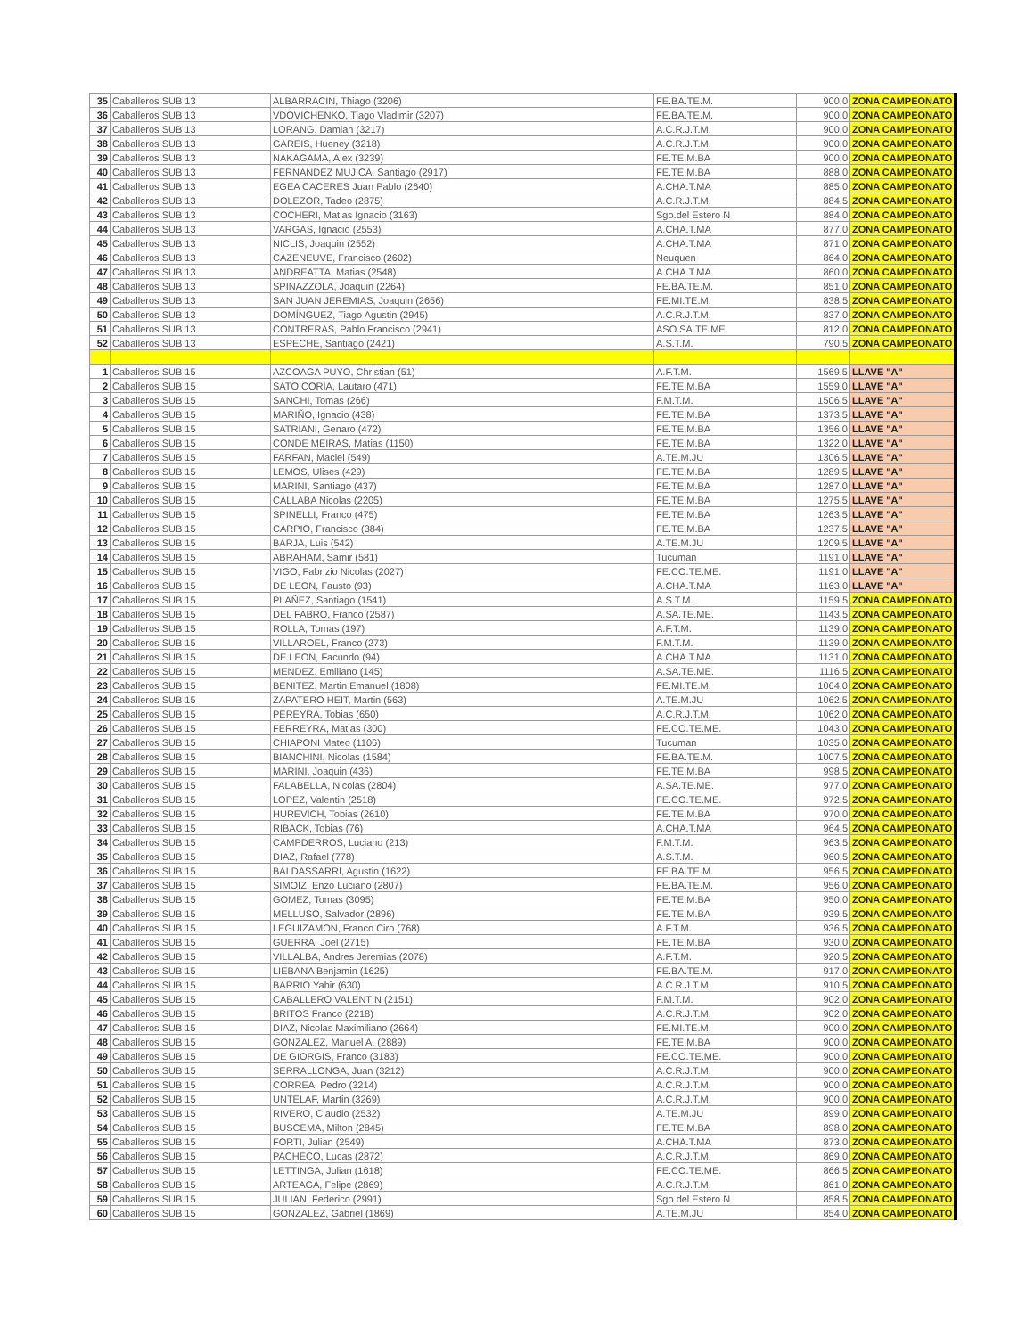| 35 | Caballeros SUB 13 | ALBARRACIN, Thiago (3206) | FE.BA.TE.M. | 900.0 | ZONA CAMPEONATO |
| 36 | Caballeros SUB 13 | VDOVICHENKO, Tiago Vladimir (3207) | FE.BA.TE.M. | 900.0 | ZONA CAMPEONATO |
| 37 | Caballeros SUB 13 | LORANG, Damian (3217) | A.C.R.J.T.M. | 900.0 | ZONA CAMPEONATO |
| 38 | Caballeros SUB 13 | GAREIS, Hueney (3218) | A.C.R.J.T.M. | 900.0 | ZONA CAMPEONATO |
| 39 | Caballeros SUB 13 | NAKAGAMA, Alex (3239) | FE.TE.M.BA | 900.0 | ZONA CAMPEONATO |
| 40 | Caballeros SUB 13 | FERNANDEZ MUJICA, Santiago (2917) | FE.TE.M.BA | 888.0 | ZONA CAMPEONATO |
| 41 | Caballeros SUB 13 | EGEA CACERES Juan Pablo (2640) | A.CHA.T.MA | 885.0 | ZONA CAMPEONATO |
| 42 | Caballeros SUB 13 | DOLEZOR, Tadeo (2875) | A.C.R.J.T.M. | 884.5 | ZONA CAMPEONATO |
| 43 | Caballeros SUB 13 | COCHERI, Matias Ignacio (3163) | Sgo.del Estero N | 884.0 | ZONA CAMPEONATO |
| 44 | Caballeros SUB 13 | VARGAS, Ignacio (2553) | A.CHA.T.MA | 877.0 | ZONA CAMPEONATO |
| 45 | Caballeros SUB 13 | NICLIS, Joaquin (2552) | A.CHA.T.MA | 871.0 | ZONA CAMPEONATO |
| 46 | Caballeros SUB 13 | CAZENEUVE, Francisco (2602) | Neuquen | 864.0 | ZONA CAMPEONATO |
| 47 | Caballeros SUB 13 | ANDREATTA, Matias (2548) | A.CHA.T.MA | 860.0 | ZONA CAMPEONATO |
| 48 | Caballeros SUB 13 | SPINAZZOLA, Joaquin (2264) | FE.BA.TE.M. | 851.0 | ZONA CAMPEONATO |
| 49 | Caballeros SUB 13 | SAN JUAN JEREMIAS, Joaquin (2656) | FE.MI.TE.M. | 838.5 | ZONA CAMPEONATO |
| 50 | Caballeros SUB 13 | DOMÍNGUEZ, Tiago Agustin (2945) | A.C.R.J.T.M. | 837.0 | ZONA CAMPEONATO |
| 51 | Caballeros SUB 13 | CONTRERAS, Pablo Francisco (2941) | ASO.SA.TE.ME. | 812.0 | ZONA CAMPEONATO |
| 52 | Caballeros SUB 13 | ESPECHE, Santiago (2421) | A.S.T.M. | 790.5 | ZONA CAMPEONATO |
| 1 | Caballeros SUB 15 | AZCOAGA PUYO, Christian (51) | A.F.T.M. | 1569.5 | LLAVE "A" |
| 2 | Caballeros SUB 15 | SATO CORIA, Lautaro (471) | FE.TE.M.BA | 1559.0 | LLAVE "A" |
| 3 | Caballeros SUB 15 | SANCHI, Tomas (266) | F.M.T.M. | 1506.5 | LLAVE "A" |
| 4 | Caballeros SUB 15 | MARIÑO, Ignacio (438) | FE.TE.M.BA | 1373.5 | LLAVE "A" |
| 5 | Caballeros SUB 15 | SATRIANI, Genaro (472) | FE.TE.M.BA | 1356.0 | LLAVE "A" |
| 6 | Caballeros SUB 15 | CONDE MEIRAS, Matias (1150) | FE.TE.M.BA | 1322.0 | LLAVE "A" |
| 7 | Caballeros SUB 15 | FARFAN, Maciel (549) | A.TE.M.JU | 1306.5 | LLAVE "A" |
| 8 | Caballeros SUB 15 | LEMOS, Ulises (429) | FE.TE.M.BA | 1289.5 | LLAVE "A" |
| 9 | Caballeros SUB 15 | MARINI, Santiago (437) | FE.TE.M.BA | 1287.0 | LLAVE "A" |
| 10 | Caballeros SUB 15 | CALLABA Nicolas (2205) | FE.TE.M.BA | 1275.5 | LLAVE "A" |
| 11 | Caballeros SUB 15 | SPINELLI, Franco (475) | FE.TE.M.BA | 1263.5 | LLAVE "A" |
| 12 | Caballeros SUB 15 | CARPIO, Francisco (384) | FE.TE.M.BA | 1237.5 | LLAVE "A" |
| 13 | Caballeros SUB 15 | BARJA, Luis (542) | A.TE.M.JU | 1209.5 | LLAVE "A" |
| 14 | Caballeros SUB 15 | ABRAHAM, Samir (581) | Tucuman | 1191.0 | LLAVE "A" |
| 15 | Caballeros SUB 15 | VIGO, Fabrizio Nicolas (2027) | FE.CO.TE.ME. | 1191.0 | LLAVE "A" |
| 16 | Caballeros SUB 15 | DE LEON, Fausto (93) | A.CHA.T.MA | 1163.0 | LLAVE "A" |
| 17 | Caballeros SUB 15 | PLAÑEZ, Santiago (1541) | A.S.T.M. | 1159.5 | ZONA CAMPEONATO |
| 18 | Caballeros SUB 15 | DEL FABRO, Franco (2587) | A.SA.TE.ME. | 1143.5 | ZONA CAMPEONATO |
| 19 | Caballeros SUB 15 | ROLLA, Tomas (197) | A.F.T.M. | 1139.0 | ZONA CAMPEONATO |
| 20 | Caballeros SUB 15 | VILLAROEL, Franco (273) | F.M.T.M. | 1139.0 | ZONA CAMPEONATO |
| 21 | Caballeros SUB 15 | DE LEON, Facundo (94) | A.CHA.T.MA | 1131.0 | ZONA CAMPEONATO |
| 22 | Caballeros SUB 15 | MENDEZ, Emiliano (145) | A.SA.TE.ME. | 1116.5 | ZONA CAMPEONATO |
| 23 | Caballeros SUB 15 | BENITEZ, Martin Emanuel (1808) | FE.MI.TE.M. | 1064.0 | ZONA CAMPEONATO |
| 24 | Caballeros SUB 15 | ZAPATERO HEIT, Martin (563) | A.TE.M.JU | 1062.5 | ZONA CAMPEONATO |
| 25 | Caballeros SUB 15 | PEREYRA, Tobias (650) | A.C.R.J.T.M. | 1062.0 | ZONA CAMPEONATO |
| 26 | Caballeros SUB 15 | FERREYRA, Matias (300) | FE.CO.TE.ME. | 1043.0 | ZONA CAMPEONATO |
| 27 | Caballeros SUB 15 | CHIAPONI Mateo (1106) | Tucuman | 1035.0 | ZONA CAMPEONATO |
| 28 | Caballeros SUB 15 | BIANCHINI, Nicolas (1584) | FE.BA.TE.M. | 1007.5 | ZONA CAMPEONATO |
| 29 | Caballeros SUB 15 | MARINI, Joaquin (436) | FE.TE.M.BA | 998.5 | ZONA CAMPEONATO |
| 30 | Caballeros SUB 15 | FALABELLA, Nicolas (2804) | A.SA.TE.ME. | 977.0 | ZONA CAMPEONATO |
| 31 | Caballeros SUB 15 | LOPEZ, Valentin (2518) | FE.CO.TE.ME. | 972.5 | ZONA CAMPEONATO |
| 32 | Caballeros SUB 15 | HUREVICH, Tobias (2610) | FE.TE.M.BA | 970.0 | ZONA CAMPEONATO |
| 33 | Caballeros SUB 15 | RIBACK, Tobias (76) | A.CHA.T.MA | 964.5 | ZONA CAMPEONATO |
| 34 | Caballeros SUB 15 | CAMPDERROS, Luciano (213) | F.M.T.M. | 963.5 | ZONA CAMPEONATO |
| 35 | Caballeros SUB 15 | DIAZ, Rafael (778) | A.S.T.M. | 960.5 | ZONA CAMPEONATO |
| 36 | Caballeros SUB 15 | BALDASSARRI, Agustin (1622) | FE.BA.TE.M. | 956.5 | ZONA CAMPEONATO |
| 37 | Caballeros SUB 15 | SIMOIZ, Enzo Luciano (2807) | FE.BA.TE.M. | 956.0 | ZONA CAMPEONATO |
| 38 | Caballeros SUB 15 | GOMEZ, Tomas (3095) | FE.TE.M.BA | 950.0 | ZONA CAMPEONATO |
| 39 | Caballeros SUB 15 | MELLUSO, Salvador (2896) | FE.TE.M.BA | 939.5 | ZONA CAMPEONATO |
| 40 | Caballeros SUB 15 | LEGUIZAMON, Franco Ciro (768) | A.F.T.M. | 936.5 | ZONA CAMPEONATO |
| 41 | Caballeros SUB 15 | GUERRA, Joel (2715) | FE.TE.M.BA | 930.0 | ZONA CAMPEONATO |
| 42 | Caballeros SUB 15 | VILLALBA, Andres Jeremias (2078) | A.F.T.M. | 920.5 | ZONA CAMPEONATO |
| 43 | Caballeros SUB 15 | LIEBANA Benjamin (1625) | FE.BA.TE.M. | 917.0 | ZONA CAMPEONATO |
| 44 | Caballeros SUB 15 | BARRIO Yahir (630) | A.C.R.J.T.M. | 910.5 | ZONA CAMPEONATO |
| 45 | Caballeros SUB 15 | CABALLERO VALENTIN (2151) | F.M.T.M. | 902.0 | ZONA CAMPEONATO |
| 46 | Caballeros SUB 15 | BRITOS Franco (2218) | A.C.R.J.T.M. | 902.0 | ZONA CAMPEONATO |
| 47 | Caballeros SUB 15 | DIAZ, Nicolas Maximiliano (2664) | FE.MI.TE.M. | 900.0 | ZONA CAMPEONATO |
| 48 | Caballeros SUB 15 | GONZALEZ, Manuel A. (2889) | FE.TE.M.BA | 900.0 | ZONA CAMPEONATO |
| 49 | Caballeros SUB 15 | DE GIORGIS, Franco (3183) | FE.CO.TE.ME. | 900.0 | ZONA CAMPEONATO |
| 50 | Caballeros SUB 15 | SERRALLONGA, Juan (3212) | A.C.R.J.T.M. | 900.0 | ZONA CAMPEONATO |
| 51 | Caballeros SUB 15 | CORREA, Pedro (3214) | A.C.R.J.T.M. | 900.0 | ZONA CAMPEONATO |
| 52 | Caballeros SUB 15 | UNTELAF, Martin (3269) | A.C.R.J.T.M. | 900.0 | ZONA CAMPEONATO |
| 53 | Caballeros SUB 15 | RIVERO, Claudio (2532) | A.TE.M.JU | 899.0 | ZONA CAMPEONATO |
| 54 | Caballeros SUB 15 | BUSCEMA, Milton (2845) | FE.TE.M.BA | 898.0 | ZONA CAMPEONATO |
| 55 | Caballeros SUB 15 | FORTI, Julian (2549) | A.CHA.T.MA | 873.0 | ZONA CAMPEONATO |
| 56 | Caballeros SUB 15 | PACHECO, Lucas (2872) | A.C.R.J.T.M. | 869.0 | ZONA CAMPEONATO |
| 57 | Caballeros SUB 15 | LETTINGA, Julian (1618) | FE.CO.TE.ME. | 866.5 | ZONA CAMPEONATO |
| 58 | Caballeros SUB 15 | ARTEAGA, Felipe (2869) | A.C.R.J.T.M. | 861.0 | ZONA CAMPEONATO |
| 59 | Caballeros SUB 15 | JULIAN, Federico (2991) | Sgo.del Estero N | 858.5 | ZONA CAMPEONATO |
| 60 | Caballeros SUB 15 | GONZALEZ, Gabriel (1869) | A.TE.M.JU | 854.0 | ZONA CAMPEONATO |